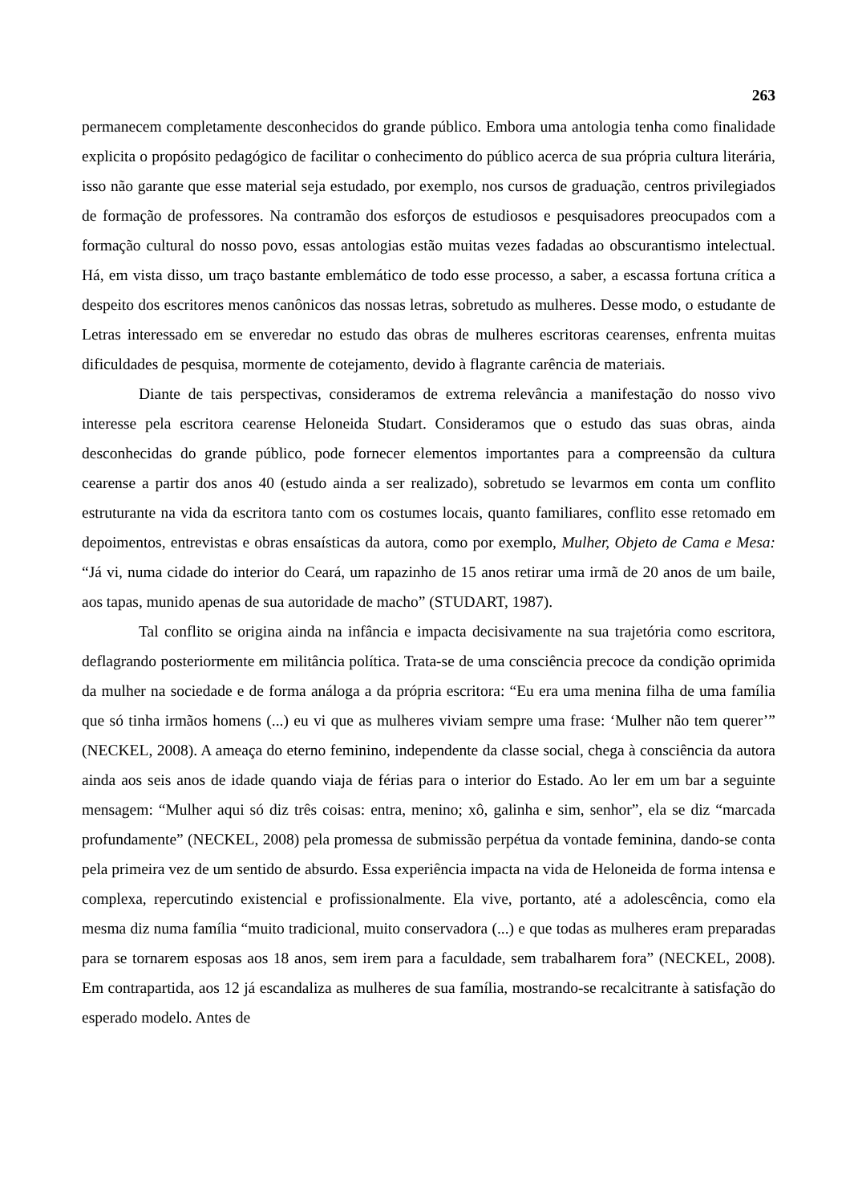263
permanecem completamente desconhecidos do grande público. Embora uma antologia tenha como finalidade explicita o propósito pedagógico de facilitar o conhecimento do público acerca de sua própria cultura literária, isso não garante que esse material seja estudado, por exemplo, nos cursos de graduação, centros privilegiados de formação de professores. Na contramão dos esforços de estudiosos e pesquisadores preocupados com a formação cultural do nosso povo, essas antologias estão muitas vezes fadadas ao obscurantismo intelectual. Há, em vista disso, um traço bastante emblemático de todo esse processo, a saber, a escassa fortuna crítica a despeito dos escritores menos canônicos das nossas letras, sobretudo as mulheres. Desse modo, o estudante de Letras interessado em se enveredar no estudo das obras de mulheres escritoras cearenses, enfrenta muitas dificuldades de pesquisa, mormente de cotejamento, devido à flagrante carência de materiais.
Diante de tais perspectivas, consideramos de extrema relevância a manifestação do nosso vivo interesse pela escritora cearense Heloneida Studart. Consideramos que o estudo das suas obras, ainda desconhecidas do grande público, pode fornecer elementos importantes para a compreensão da cultura cearense a partir dos anos 40 (estudo ainda a ser realizado), sobretudo se levarmos em conta um conflito estruturante na vida da escritora tanto com os costumes locais, quanto familiares, conflito esse retomado em depoimentos, entrevistas e obras ensaísticas da autora, como por exemplo, Mulher, Objeto de Cama e Mesa: “Já vi, numa cidade do interior do Ceará, um rapazinho de 15 anos retirar uma irmã de 20 anos de um baile, aos tapas, munido apenas de sua autoridade de macho” (STUDART, 1987).
Tal conflito se origina ainda na infância e impacta decisivamente na sua trajetória como escritora, deflagrando posteriormente em militância política. Trata-se de uma consciência precoce da condição oprimida da mulher na sociedade e de forma análoga a da própria escritora: “Eu era uma menina filha de uma família que só tinha irmãos homens (...) eu vi que as mulheres viviam sempre uma frase: ‘Mulher não tem querer’” (NECKEL, 2008). A ameaça do eterno feminino, independente da classe social, chega à consciência da autora ainda aos seis anos de idade quando viaja de férias para o interior do Estado. Ao ler em um bar a seguinte mensagem: “Mulher aqui só diz três coisas: entra, menino; xô, galinha e sim, senhor”, ela se diz “marcada profundamente” (NECKEL, 2008) pela promessa de submissão perpétua da vontade feminina, dando-se conta pela primeira vez de um sentido de absurdo. Essa experiência impacta na vida de Heloneida de forma intensa e complexa, repercutindo existencial e profissionalmente. Ela vive, portanto, até a adolescência, como ela mesma diz numa família “muito tradicional, muito conservadora (...) e que todas as mulheres eram preparadas para se tornarem esposas aos 18 anos, sem irem para a faculdade, sem trabalharem fora” (NECKEL, 2008). Em contrapartida, aos 12 já escandaliza as mulheres de sua família, mostrando-se recalcitrante à satisfação do esperado modelo. Antes de